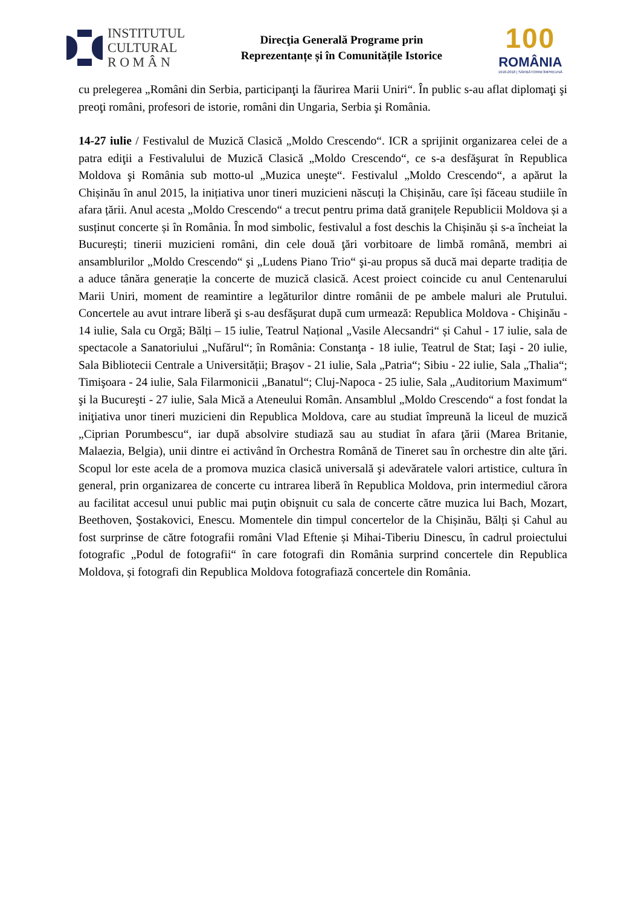INSTITUTUL
CULTURAL
R O M Â N
Direcţia Generală Programe prin
Reprezentanțe și în Comunitățile Istorice
100
ROMÂNIA
1918-2018 | SĂRBĂTORIM ÎMPREUNĂ
cu prelegerea „Români din Serbia, participanţi la făurirea Marii Uniri“. În public s-au aflat diplomaţi şi preoţi români, profesori de istorie, români din Ungaria, Serbia şi România.
14-27 iulie / Festivalul de Muzică Clasică „Moldo Crescendo“. ICR a sprijinit organizarea celei de a patra ediţii a Festivalului de Muzică Clasică „Moldo Crescendo“, ce s-a desfăşurat în Republica Moldova şi România sub motto-ul „Muzica uneşte“. Festivalul „Moldo Crescendo“, a apărut la Chișinău în anul 2015, la inițiativa unor tineri muzicieni născuți la Chișinău, care își făceau studiile în afara țării. Anul acesta „Moldo Crescendo“ a trecut pentru prima dată granițele Republicii Moldova și a susținut concerte și în România. În mod simbolic, festivalul a fost deschis la Chișinău și s-a încheiat la București; tinerii muzicieni români, din cele două ţări vorbitoare de limbă română, membri ai ansamblurilor „Moldo Crescendo“ şi „Ludens Piano Trio“ şi-au propus să ducă mai departe tradiția de a aduce tânăra generație la concerte de muzică clasică. Acest proiect coincide cu anul Centenarului Marii Uniri, moment de reamintire a legăturilor dintre românii de pe ambele maluri ale Prutului. Concertele au avut intrare liberă şi s-au desfăşurat după cum urmează: Republica Moldova - Chişinău - 14 iulie, Sala cu Orgă; Bălți – 15 iulie, Teatrul Național „Vasile Alecsandri“ și Cahul - 17 iulie, sala de spectacole a Sanatoriului „Nufărul“; în România: Constanţa - 18 iulie, Teatrul de Stat; Iaşi - 20 iulie, Sala Bibliotecii Centrale a Universității; Braşov - 21 iulie, Sala „Patria“; Sibiu - 22 iulie, Sala „Thalia“; Timişoara - 24 iulie, Sala Filarmonicii „Banatul“; Cluj-Napoca - 25 iulie, Sala „Auditorium Maximum“ şi la Bucureşti - 27 iulie, Sala Mică a Ateneului Român. Ansamblul „Moldo Crescendo“ a fost fondat la iniţiativa unor tineri muzicieni din Republica Moldova, care au studiat împreună la liceul de muzică „Ciprian Porumbescu“, iar după absolvire studiază sau au studiat în afara ţării (Marea Britanie, Malaezia, Belgia), unii dintre ei activând în Orchestra Română de Tineret sau în orchestre din alte ţări. Scopul lor este acela de a promova muzica clasică universală şi adevăratele valori artistice, cultura în general, prin organizarea de concerte cu intrarea liberă în Republica Moldova, prin intermediul cărora au facilitat accesul unui public mai puţin obişnuit cu sala de concerte către muzica lui Bach, Mozart, Beethoven, Şostakovici, Enescu. Momentele din timpul concertelor de la Chișinău, Bălți și Cahul au fost surprinse de către fotografii români Vlad Eftenie și Mihai-Tiberiu Dinescu, în cadrul proiectului fotografic „Podul de fotografii“ în care fotografi din România surprind concertele din Republica Moldova, și fotografi din Republica Moldova fotografiază concertele din România.